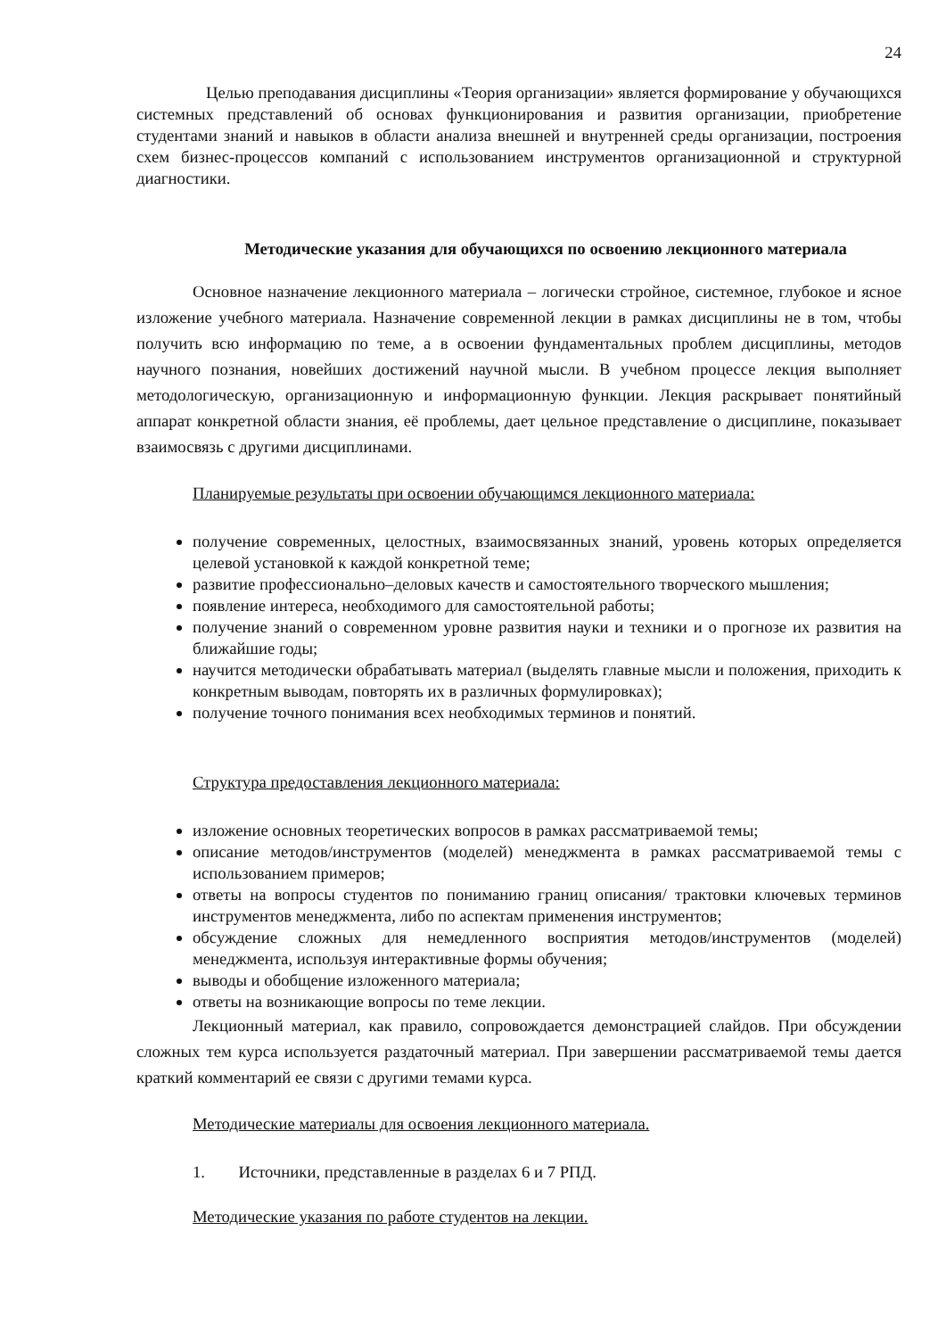24
Целью преподавания дисциплины «Теория организации» является формирование у обучающихся системных представлений об основах функционирования и развития организации, приобретение студентами знаний и навыков в области анализа внешней и внутренней среды организации, построения схем бизнес-процессов компаний с использованием инструментов организационной и структурной диагностики.
Методические указания для обучающихся по освоению лекционного материала
Основное назначение лекционного материала – логически стройное, системное, глубокое и ясное изложение учебного материала. Назначение современной лекции в рамках дисциплины не в том, чтобы получить всю информацию по теме, а в освоении фундаментальных проблем дисциплины, методов научного познания, новейших достижений научной мысли. В учебном процессе лекция выполняет методологическую, организационную и информационную функции. Лекция раскрывает понятийный аппарат конкретной области знания, её проблемы, дает цельное представление о дисциплине, показывает взаимосвязь с другими дисциплинами.
Планируемые результаты при освоении обучающимся лекционного материала:
получение современных, целостных, взаимосвязанных знаний, уровень которых определяется целевой установкой к каждой конкретной теме;
развитие профессионально–деловых качеств и самостоятельного творческого мышления;
появление интереса, необходимого для самостоятельной работы;
получение знаний о современном уровне развития науки и техники и о прогнозе их развития на ближайшие годы;
научится методически обрабатывать материал (выделять главные мысли и положения, приходить к конкретным выводам, повторять их в различных формулировках);
получение точного понимания всех необходимых терминов и понятий.
Структура предоставления лекционного материала:
изложение основных теоретических вопросов в рамках рассматриваемой темы;
описание методов/инструментов (моделей) менеджмента в рамках рассматриваемой темы с использованием примеров;
ответы на вопросы студентов по пониманию границ описания/ трактовки ключевых терминов инструментов менеджмента, либо по аспектам применения инструментов;
обсуждение сложных для немедленного восприятия методов/инструментов (моделей) менеджмента, используя интерактивные формы обучения;
выводы и обобщение изложенного материала;
ответы на возникающие вопросы по теме лекции.
Лекционный материал, как правило, сопровождается демонстрацией слайдов. При обсуждении сложных тем курса используется раздаточный материал. При завершении рассматриваемой темы дается краткий комментарий ее связи с другими темами курса.
Методические материалы для освоения лекционного материала.
1. Источники, представленные в разделах 6 и 7 РПД.
Методические указания по работе студентов на лекции.